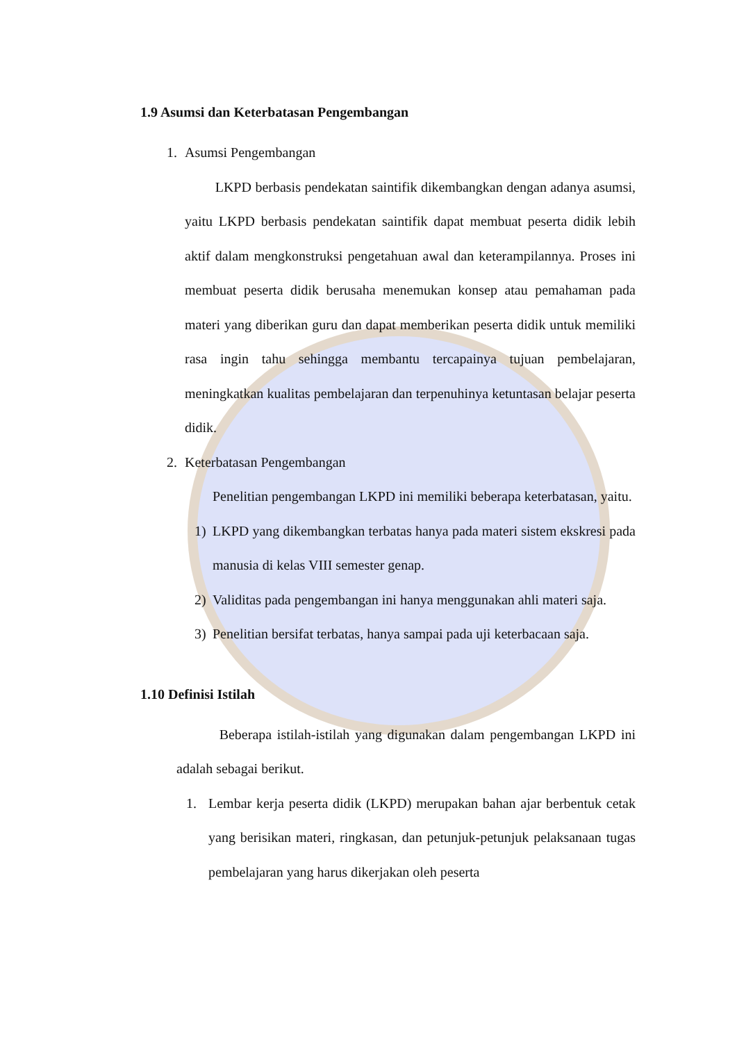1.9 Asumsi dan Keterbatasan Pengembangan
1. Asumsi Pengembangan
LKPD berbasis pendekatan saintifik dikembangkan dengan adanya asumsi, yaitu LKPD berbasis pendekatan saintifik dapat membuat peserta didik lebih aktif dalam mengkonstruksi pengetahuan awal dan keterampilannya. Proses ini membuat peserta didik berusaha menemukan konsep atau pemahaman pada materi yang diberikan guru dan dapat memberikan peserta didik untuk memiliki rasa ingin tahu sehingga membantu tercapainya tujuan pembelajaran, meningkatkan kualitas pembelajaran dan terpenuhinya ketuntasan belajar peserta didik.
2. Keterbatasan Pengembangan
Penelitian pengembangan LKPD ini memiliki beberapa keterbatasan, yaitu.
1)
LKPD yang dikembangkan terbatas hanya pada materi sistem ekskresi pada manusia di kelas VIII semester genap.
2)
Validitas pada pengembangan ini hanya menggunakan ahli materi saja.
3)
Penelitian bersifat terbatas, hanya sampai pada uji keterbacaan saja.
1.10 Definisi Istilah
Beberapa istilah-istilah yang digunakan dalam pengembangan LKPD ini adalah sebagai berikut.
1.
Lembar kerja peserta didik (LKPD) merupakan bahan ajar berbentuk cetak yang berisikan materi, ringkasan, dan petunjuk-petunjuk pelaksanaan tugas pembelajaran yang harus dikerjakan oleh peserta